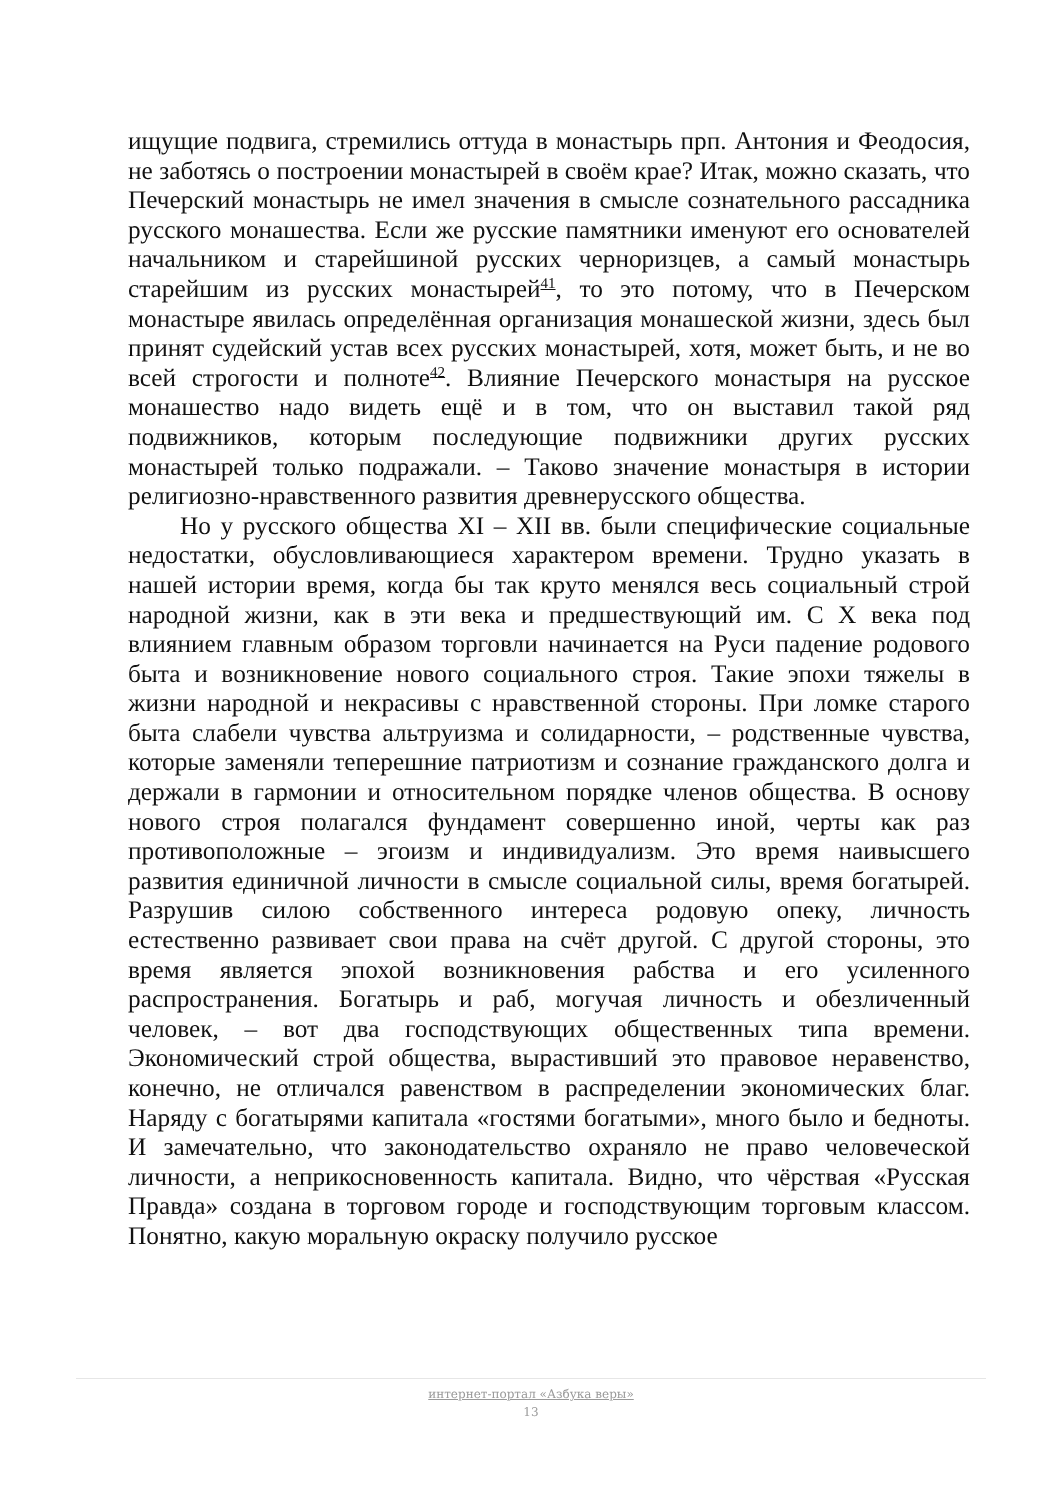ищущие подвига, стремились оттуда в монастырь прп. Антония и Феодосия, не заботясь о построении монастырей в своём крае? Итак, можно сказать, что Печерский монастырь не имел значения в смысле сознательного рассадника русского монашества. Если же русские памятники именуют его основателей начальником и старейшиной русских черноризцев, а самый монастырь старейшим из русских монастырей<sup>41</sup>, то это потому, что в Печерском монастыре явилась определённая организация монашеской жизни, здесь был принят судейский устав всех русских монастырей, хотя, может быть, и не во всей строгости и полноте<sup>42</sup>. Влияние Печерского монастыря на русское монашество надо видеть ещё и в том, что он выставил такой ряд подвижников, которым последующие подвижники других русских монастырей только подражали. – Таково значение монастыря в истории религиозно-нравственного развития древнерусского общества.
Но у русского общества XI – XII вв. были специфические социальные недостатки, обусловливающиеся характером времени. Трудно указать в нашей истории время, когда бы так круто менялся весь социальный строй народной жизни, как в эти века и предшествующий им. С X века под влиянием главным образом торговли начинается на Руси падение родового быта и возникновение нового социального строя. Такие эпохи тяжелы в жизни народной и некрасивы с нравственной стороны. При ломке старого быта слабели чувства альтруизма и солидарности, – родственные чувства, которые заменяли теперешние патриотизм и сознание гражданского долга и держали в гармонии и относительном порядке членов общества. В основу нового строя полагался фундамент совершенно иной, черты как раз противоположные – эгоизм и индивидуализм. Это время наивысшего развития единичной личности в смысле социальной силы, время богатырей. Разрушив силою собственного интереса родовую опеку, личность естественно развивает свои права на счёт другой. С другой стороны, это время является эпохой возникновения рабства и его усиленного распространения. Богатырь и раб, могучая личность и обезличенный человек, – вот два господствующих общественных типа времени. Экономический строй общества, вырастивший это правовое неравенство, конечно, не отличался равенством в распределении экономических благ. Наряду с богатырями капитала «гостями богатыми», много было и бедноты. И замечательно, что законодательство охраняло не право человеческой личности, а неприкосновенность капитала. Видно, что чёрствая «Русская Правда» создана в торговом городе и господствующим торговым классом. Понятно, какую моральную окраску получило русское
интернет-портал «Азбука веры»
13